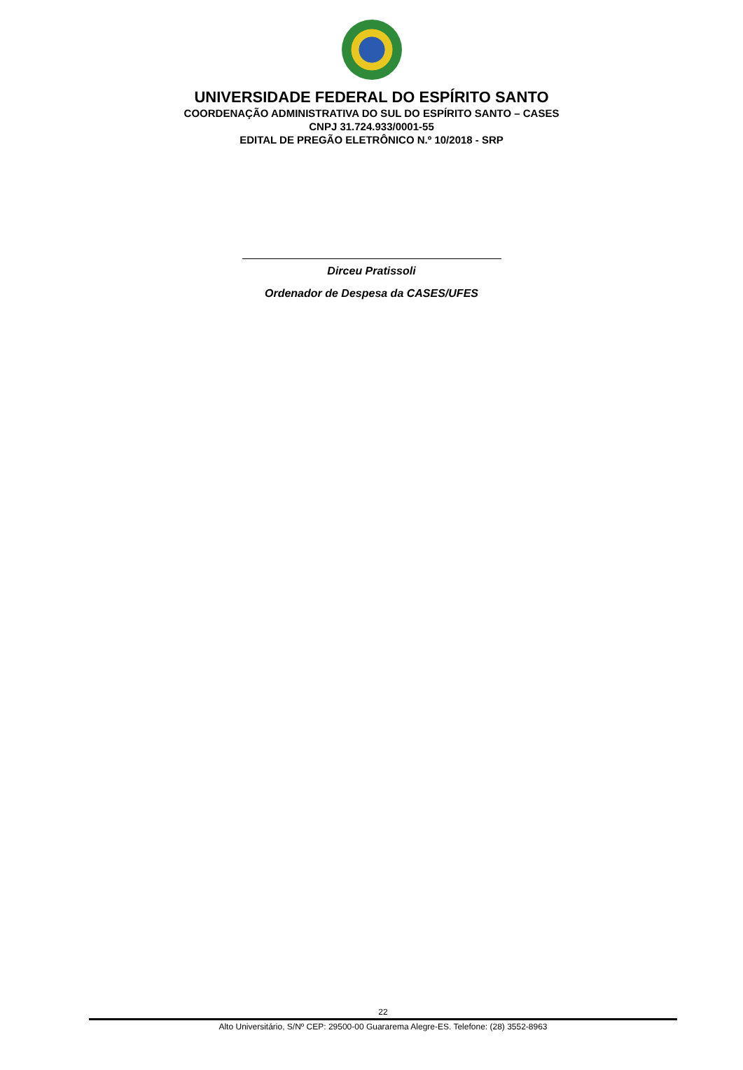UNIVERSIDADE FEDERAL DO ESPÍRITO SANTO
COORDENAÇÃO ADMINISTRATIVA DO SUL DO ESPÍRITO SANTO – CASES
CNPJ 31.724.933/0001-55
EDITAL DE PREGÃO ELETRÔNICO N.º 10/2018 - SRP
Dirceu Pratissoli
Ordenador de Despesa da CASES/UFES
22
Alto Universitário, S/Nº CEP: 29500-00 Guararema Alegre-ES. Telefone: (28) 3552-8963